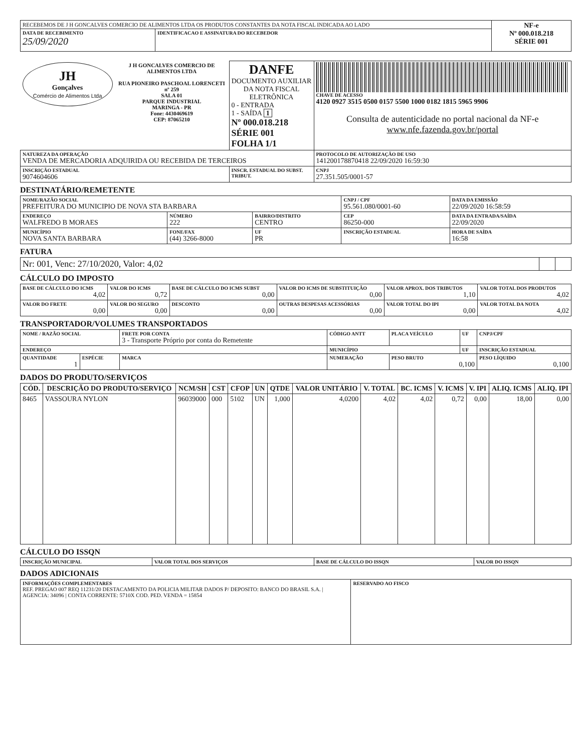| RECEBEMOS DE J H GONCALVES COMERCIO DE ALIMENTOS LTDA OS PRODUTOS CONSTANTES DA NOTA FISCAL INDICADA AO LADO | | NF-e Nº 000.018.218 SÉRIE 001 |
| DATA DE RECEBIMENTO 25/09/2020 | IDENTIFICACAO E ASSINATURA DO RECEBEDOR | |
| JH Gonçalves Comércio de Alimentos Ltda | J H GONCALVES COMERCIO DE ALIMENTOS LTDA RUA PIONEIRO PASCHOAL LORENCETI nº 259 SALA 01 PARQUE INDUSTRIAL MARINGA - PR Fone: 4430469619 CEP: 87065210 | DANFE DOCUMENTO AUXILIAR DA NOTA FISCAL ELETRÔNICA 0 - ENTRADA 1 - SAÍDA 1 Nº 000.018.218 SÉRIE 001 FOLHA 1/1 | CHAVE DE ACESSO 4120 0927 3515 0500 0157 5500 1000 0182 1815 5965 9906 Consulta de autenticidade no portal nacional da NF-e www.nfe.fazenda.gov.br/portal |
| NATUREZA DA OPERAÇÃO VENDA DE MERCADORIA ADQUIRIDA OU RECEBIDA DE TERCEIROS | | | PROTOCOLO DE AUTORIZAÇÃO DE USO 141200178870418 22/09/2020 16:59:30 |
| INSCRIÇÃO ESTADUAL 9074604606 | | INSCR. ESTADUAL DO SUBST. TRIBUT. | CNPJ 27.351.505/0001-57 |
DESTINATÁRIO/REMETENTE
| NOME/RAZÃO SOCIAL PREFEITURA DO MUNICIPIO DE NOVA STA BARBARA | | | | CNPJ / CPF 95.561.080/0001-60 | DATA DA EMISSÃO 22/09/2020 16:58:59 |
| ENDEREÇO WALFREDO B MORAES | | NÚMERO 222 | BAIRRO/DISTRITO CENTRO | CEP 86250-000 | DATA DA ENTRADA/SAÍDA 22/09/2020 |
| MUNICÍPIO NOVA SANTA BARBARA | FONE/FAX (44) 3266-8000 | | UF PR | INSCRIÇÃO ESTADUAL | HORA DE SAÍDA 16:58 |
FATURA
| Nr: 001, Venc: 27/10/2020, Valor: 4,02 | | |
CÁLCULO DO IMPOSTO
| BASE DE CÁLCULO DO ICMS 4,02 | VALOR DO ICMS 0,72 | BASE DE CÁLCULO DO ICMS SUBST 0,00 | VALOR DO ICMS DE SUBSTITUIÇÃO 0,00 | VALOR APROX. DOS TRIBUTOS 1,10 | VALOR TOTAL DOS PRODUTOS 4,02 |
| VALOR DO FRETE 0,00 | VALOR DO SEGURO 0,00 | DESCONTO 0,00 | OUTRAS DESPESAS ACESSÓRIAS 0,00 | VALOR TOTAL DO IPI 0,00 | VALOR TOTAL DA NOTA 4,02 |
TRANSPORTADOR/VOLUMES TRANSPORTADOS
| NOME / RAZÃO SOCIAL | | FRETE POR CONTA 3 - Transporte Próprio por conta do Remetente | | CÓDIGO ANTT | PLACA VEÍCULO | UF | CNPJ/CPF |
| ENDEREÇO | | | MUNICÍPIO | | | UF | INSCRIÇÃO ESTADUAL |
| QUANTIDADE 1 | ESPÉCIE | MARCA | NUMERAÇÃO | | PESO BRUTO 0,100 | | PESO LÍQUIDO 0,100 |
DADOS DO PRODUTO/SERVIÇOS
| CÓD. | DESCRIÇÃO DO PRODUTO/SERVIÇO | NCM/SH | CST | CFOP | UN | QTDE | VALOR UNITÁRIO | V. TOTAL | BC. ICMS | V. ICMS | V. IPI | ALIQ. ICMS | ALIQ. IPI |
| --- | --- | --- | --- | --- | --- | --- | --- | --- | --- | --- | --- | --- | --- |
| 8465 | VASSOURA NYLON | 96039000 | 000 | 5102 | UN | 1,000 | 4,0200 | 4,02 | 4,02 | 0,72 | 0,00 | 18,00 | 0,00 |
CÁLCULO DO ISSQN
| INSCRIÇÃO MUNICIPAL | VALOR TOTAL DOS SERVIÇOS | BASE DE CÁLCULO DO ISSQN | VALOR DO ISSQN |
DADOS ADICIONAIS
| INFORMAÇÕES COMPLEMENTARES REF. PREGAO 007 REQ 11231/20 DESTACAMENTO DA POLICIA MILITAR DADOS P/ DEPOSITO: BANCO DO BRASIL S.A. / AGENCIA: 34096 / CONTA CORRENTE: 5710X COD. PED. VENDA = 15854 | RESERVADO AO FISCO |